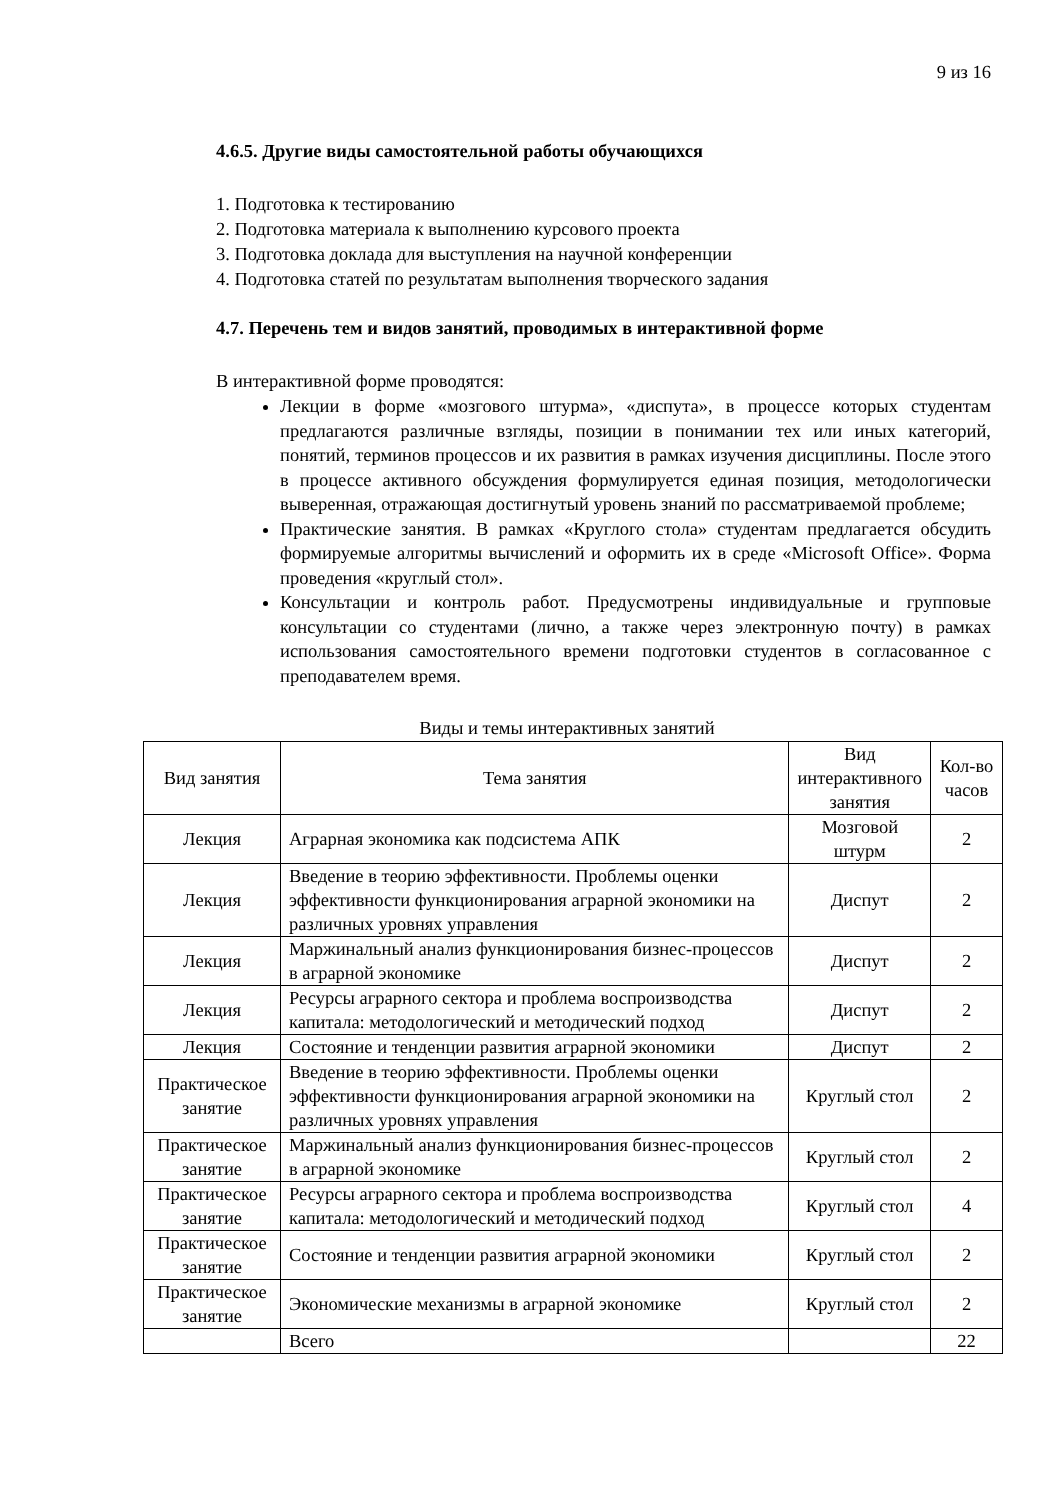9 из 16
4.6.5. Другие виды самостоятельной работы обучающихся
1. Подготовка к тестированию
2. Подготовка материала к выполнению курсового проекта
3. Подготовка доклада для выступления на научной конференции
4. Подготовка статей по результатам выполнения творческого задания
4.7. Перечень тем и видов занятий, проводимых в интерактивной форме
В интерактивной форме проводятся:
Лекции в форме «мозгового штурма», «диспута», в процессе которых студентам предлагаются различные взгляды, позиции в понимании тех или иных категорий, понятий, терминов процессов и их развития в рамках изучения дисциплины. После этого в процессе активного обсуждения формулируется единая позиция, методологически выверенная, отражающая достигнутый уровень знаний по рассматриваемой проблеме;
Практические занятия. В рамках «Круглого стола» студентам предлагается обсудить формируемые алгоритмы вычислений и оформить их в среде «Microsoft Office». Форма проведения «круглый стол».
Консультации и контроль работ. Предусмотрены индивидуальные и групповые консультации со студентами (лично, а также через электронную почту) в рамках использования самостоятельного времени подготовки студентов в согласованное с преподавателем время.
Виды и темы интерактивных занятий
| Вид занятия | Тема занятия | Вид интерактивного занятия | Кол-во часов |
| Лекция | Аграрная экономика как подсистема АПК | Мозговой штурм | 2 |
| Лекция | Введение в теорию эффективности. Проблемы оценки эффективности функционирования аграрной экономики на различных уровнях управления | Диспут | 2 |
| Лекция | Маржинальный анализ функционирования бизнес-процессов в аграрной экономике | Диспут | 2 |
| Лекция | Ресурсы аграрного сектора и проблема воспроизводства капитала: методологический и методический подход | Диспут | 2 |
| Лекция | Состояние и тенденции развития аграрной экономики | Диспут | 2 |
| Практическое занятие | Введение в теорию эффективности. Проблемы оценки эффективности функционирования аграрной экономики на различных уровнях управления | Круглый стол | 2 |
| Практическое занятие | Маржинальный анализ функционирования бизнес-процессов в аграрной экономике | Круглый стол | 2 |
| Практическое занятие | Ресурсы аграрного сектора и проблема воспроизводства капитала: методологический и методический подход | Круглый стол | 4 |
| Практическое занятие | Состояние и тенденции развития аграрной экономики | Круглый стол | 2 |
| Практическое занятие | Экономические механизмы в аграрной экономике | Круглый стол | 2 |
| | Всего | | 22 |